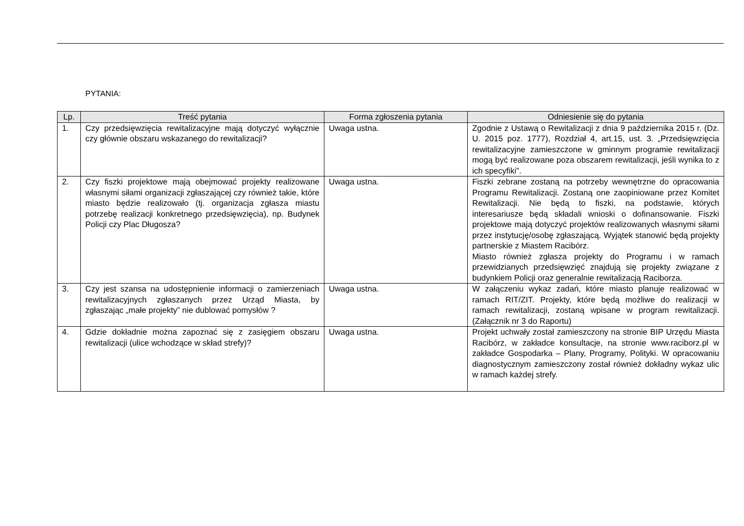PYTANIA:
| Lp. | Treść pytania | Forma zgłoszenia pytania | Odniesienie się do pytania |
| --- | --- | --- | --- |
| 1. | Czy przedsięwzięcia rewitalizacyjne mają dotyczyć wyłącznie czy głównie obszaru wskazanego do rewitalizacji? | Uwaga ustna. | Zgodnie z Ustawą o Rewitalizacji z dnia 9 października 2015 r. (Dz. U. 2015 poz. 1777), Rozdział 4, art.15, ust. 3. „Przedsięwzięcia rewitalizacyjne zamieszczone w gminnym programie rewitalizacji mogą być realizowane poza obszarem rewitalizacji, jeśli wynika to z ich specyfiki”. |
| 2. | Czy fiszki projektowe mają obejmować projekty realizowane własnymi siłami organizacji zgłaszającej czy również takie, które miasto będzie realizowało (tj. organizacja zgłasza miastu potrzebę realizacji konkretnego przedsięwzięcia), np. Budynek Policji czy Plac Długosza? | Uwaga ustna. | Fiszki zebrane zostaną na potrzeby wewnętrzne do opracowania Programu Rewitalizacji. Zostaną one zaopiniowane przez Komitet Rewitalizacji. Nie będą to fiszki, na podstawie, których interesariusze będą składali wnioski o dofinansowanie. Fiszki projektowe mają dotyczyć projektów realizowanych własnymi siłami przez instytucję/osobę zgłaszającą. Wyjątek stanowić będą projekty partnerskie z Miastem Racibórz. Miasto również zgłasza projekty do Programu i w ramach przewidzianych przedsięwzięć znajdują się projekty związane z budynkiem Policji oraz generalnie rewitalizacją Raciborza. |
| 3. | Czy jest szansa na udostępnienie informacji o zamierzeniach rewitalizacyjnych zgłaszanych przez Urząd Miasta, by zgłaszając „małe projekty” nie dublować pomysłów ? | Uwaga ustna. | W załączeniu wykaz zadań, które miasto planuje realizować w ramach RIT/ZIT. Projekty, które będą możliwe do realizacji w ramach rewitalizacji, zostaną wpisane w program rewitalizacji. (Załącznik nr 3 do Raportu) |
| 4. | Gdzie dokładnie można zapoznać się z zasięgiem obszaru rewitalizacji (ulice wchodzące w skład strefy)? | Uwaga ustna. | Projekt uchwały został zamieszczony na stronie BIP Urzędu Miasta Racibórz, w zakładce konsultacje, na stronie www.raciborz.pl w zakładce Gospodarka – Plany, Programy, Polityki. W opracowaniu diagnostycznym zamieszczony został również dokładny wykaz ulic w ramach każdej strefy. |